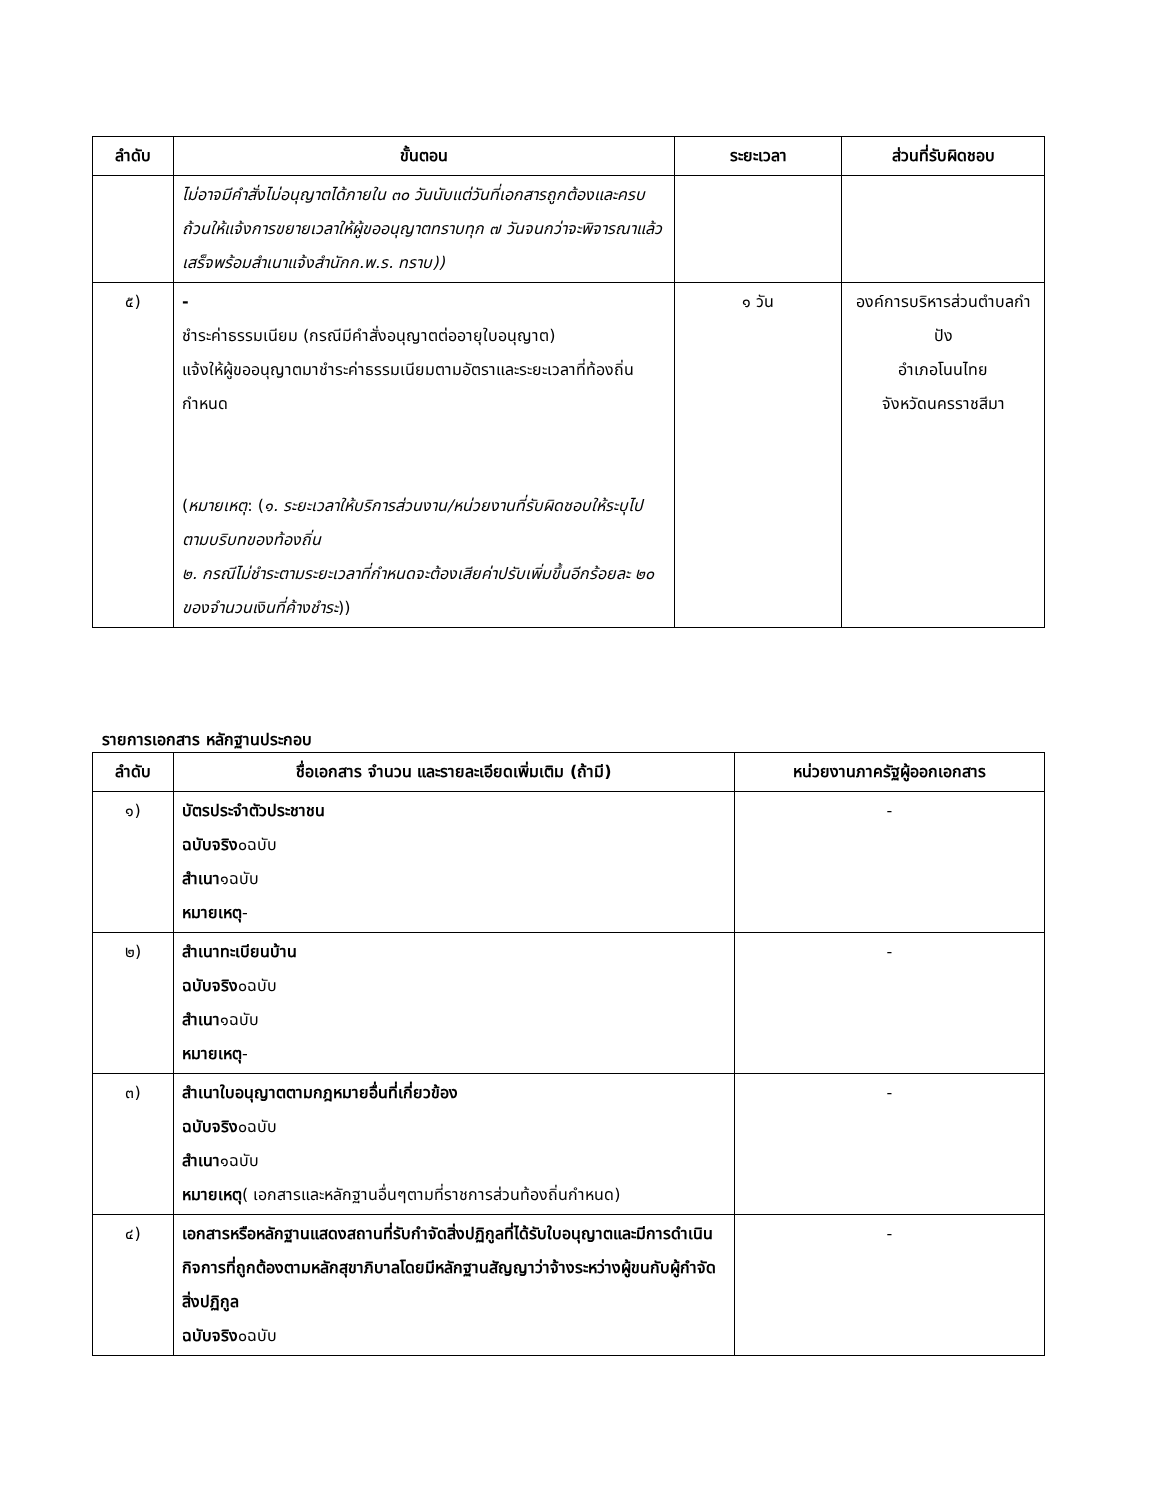| ลำดับ | ขั้นตอน | ระยะเวลา | ส่วนที่รับผิดชอบ |
| --- | --- | --- | --- |
| | ไม่อาจมีคำสั่งไม่อนุญาตได้ภายใน ๓๐ วันนับแต่วันที่เอกสารถูกต้องและครบถ้วนให้แจ้งการขยายเวลาให้ผู้ขออนุญาตทราบทุก ๗ วันจนกว่าจะพิจารณาแล้วเสร็จพร้อมสำเนาแจ้งสำนักก.พ.ร. ทราบ)) | | |
| ๕) | - ชำระค่าธรรมเนียม (กรณีมีคำสั่งอนุญาตต่ออายุใบอนุญาต) แจ้งให้ผู้ขออนุญาตมาชำระค่าธรรมเนียมตามอัตราและระยะเวลาที่ท้องถิ่นกำหนด ( หมายเหตุ : ( ๑. ระยะเวลาให้บริการส่วนงาน/หน่วยงานที่รับผิดชอบให้ระบุไปตามบริบทของท้องถิ่น ๒. กรณีไม่ชำระตามระยะเวลาที่กำหนดจะต้องเสียค่าปรับเพิ่มขึ้นอีกร้อยละ ๒๐ ของจำนวนเงินที่ค้างชำระ )) | ๑ วัน | องค์การบริหารส่วนตำบลกำปัง อำเภอโนนไทย จังหวัดนครราชสีมา |
รายการเอกสาร หลักฐานประกอบ
| ลำดับ | ชื่อเอกสาร จำนวน และรายละเอียดเพิ่มเติม (ถ้ามี) | หน่วยงานภาครัฐผู้ออกเอกสาร |
| --- | --- | --- |
| ๑) | บัตรประจำตัวประชาชน ฉบับจริง ๐ฉบับ สำเนา ๑ฉบับ หมายเหตุ - | - |
| ๒) | สำเนาทะเบียนบ้าน ฉบับจริง ๐ฉบับ สำเนา ๑ฉบับ หมายเหตุ - | - |
| ๓) | สำเนาใบอนุญาตตามกฎหมายอื่นที่เกี่ยวข้อง ฉบับจริง ๐ฉบับ สำเนา ๑ฉบับ หมายเหตุ ( เอกสารและหลักฐานอื่นๆตามที่ราชการส่วนท้องถิ่นกำหนด) | - |
| ๔) | เอกสารหรือหลักฐานแสดงสถานที่รับกำจัดสิ่งปฏิกูลที่ได้รับใบอนุญาตและมีการดำเนินกิจการที่ถูกต้องตามหลักสุขาภิบาลโดยมีหลักฐานสัญญาว่าจ้างระหว่างผู้ขนกับผู้กำจัดสิ่งปฏิกูล ฉบับจริง ๐ฉบับ | - |